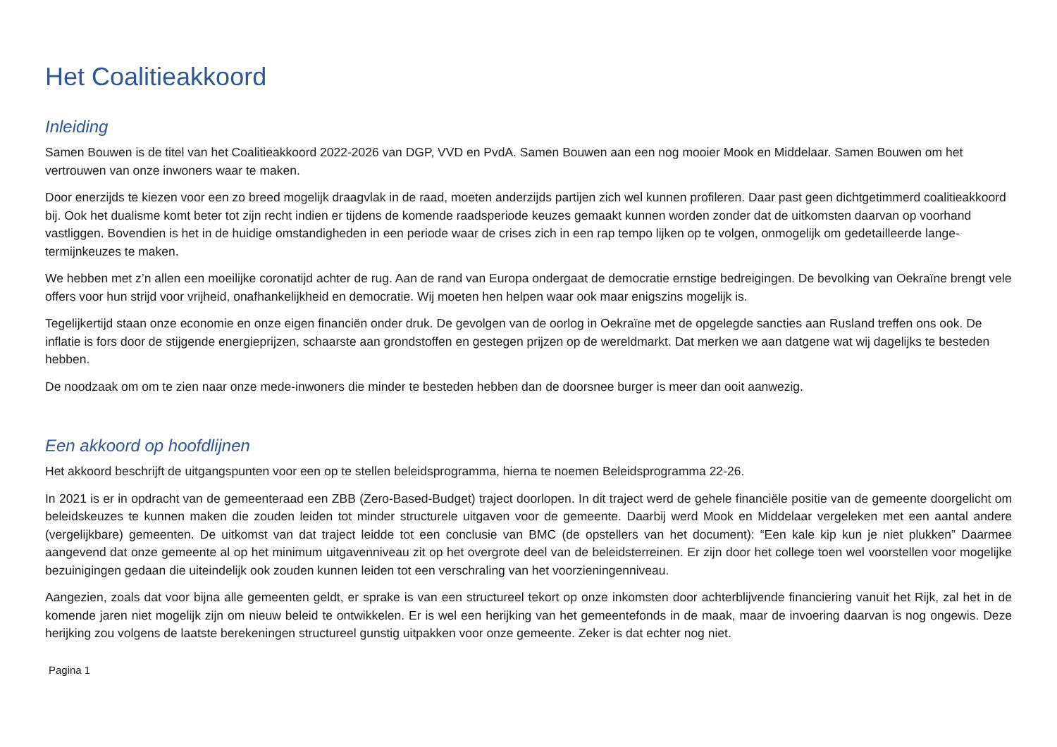Het Coalitieakkoord
Inleiding
Samen Bouwen is de titel van het Coalitieakkoord 2022-2026 van DGP, VVD en PvdA. Samen Bouwen aan een nog mooier Mook en Middelaar. Samen Bouwen om het vertrouwen van onze inwoners waar te maken.
Door enerzijds te kiezen voor een zo breed mogelijk draagvlak in de raad, moeten anderzijds partijen zich wel kunnen profileren. Daar past geen dichtgetimmerd coalitieakkoord bij. Ook het dualisme komt beter tot zijn recht indien er tijdens de komende raadsperiode keuzes gemaakt kunnen worden zonder dat de uitkomsten daarvan op voorhand vastliggen. Bovendien is het in de huidige omstandigheden in een periode waar de crises zich in een rap tempo lijken op te volgen, onmogelijk om gedetailleerde lange-termijnkeuzes te maken.
We hebben met z’n allen een moeilijke coronatijd achter de rug. Aan de rand van Europa ondergaat de democratie ernstige bedreigingen. De bevolking van Oekraïne brengt vele offers voor hun strijd voor vrijheid, onafhankelijkheid en democratie. Wij moeten hen helpen waar ook maar enigszins mogelijk is.
Tegelijkertijd staan onze economie en onze eigen financiën onder druk. De gevolgen van de oorlog in Oekraïne met de opgelegde sancties aan Rusland treffen ons ook. De inflatie is fors door de stijgende energieprijzen, schaarste aan grondstoffen en gestegen prijzen op de wereldmarkt. Dat merken we aan datgene wat wij dagelijks te besteden hebben.
De noodzaak om om te zien naar onze mede-inwoners die minder te besteden hebben dan de doorsnee burger is meer dan ooit aanwezig.
Een akkoord op hoofdlijnen
Het akkoord beschrijft de uitgangspunten voor een op te stellen beleidsprogramma, hierna te noemen Beleidsprogramma 22-26.
In 2021 is er in opdracht van de gemeenteraad een ZBB (Zero-Based-Budget) traject doorlopen. In dit traject werd de gehele financiële positie van de gemeente doorgelicht om beleidskeuzes te kunnen maken die zouden leiden tot minder structurele uitgaven voor de gemeente. Daarbij werd Mook en Middelaar vergeleken met een aantal andere (vergelijkbare) gemeenten. De uitkomst van dat traject leidde tot een conclusie van BMC (de opstellers van het document): “Een kale kip kun je niet plukken” Daarmee aangevend dat onze gemeente al op het minimum uitgavenniveau zit op het overgrote deel van de beleidsterreinen. Er zijn door het college toen wel voorstellen voor mogelijke bezuinigingen gedaan die uiteindelijk ook zouden kunnen leiden tot een verschraling van het voorzieningenniveau.
Aangezien, zoals dat voor bijna alle gemeenten geldt, er sprake is van een structureel tekort op onze inkomsten door achterblijvende financiering vanuit het Rijk, zal het in de komende jaren niet mogelijk zijn om nieuw beleid te ontwikkelen. Er is wel een herijking van het gemeentefonds in de maak, maar de invoering daarvan is nog ongewis. Deze herijking zou volgens de laatste berekeningen structureel gunstig uitpakken voor onze gemeente. Zeker is dat echter nog niet.
Pagina 1